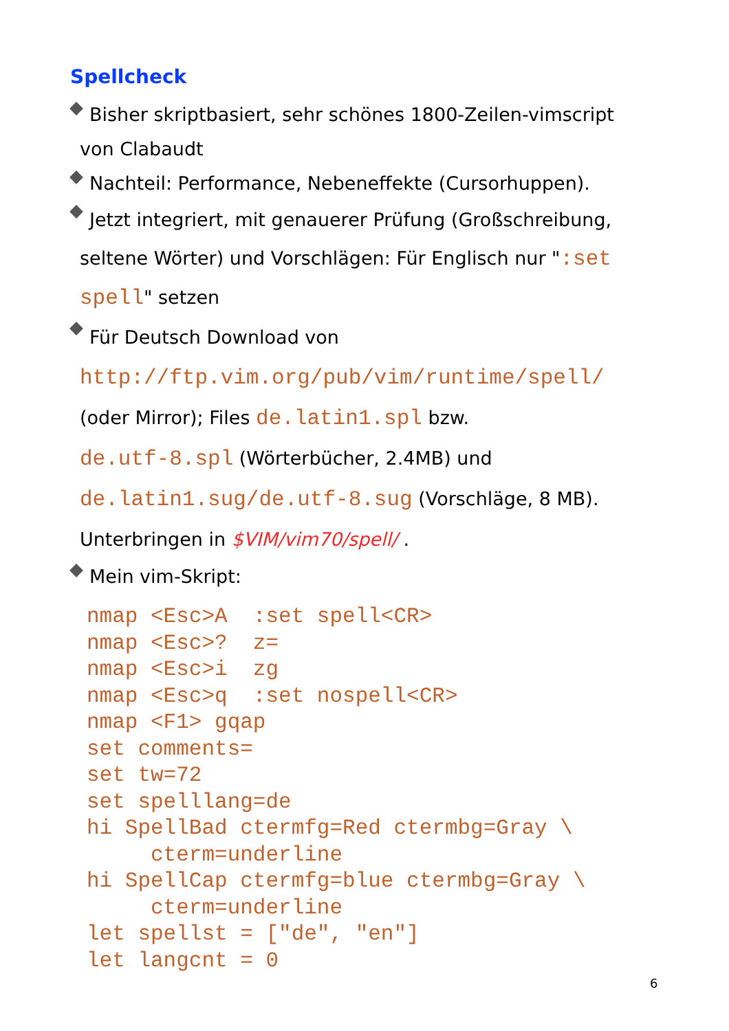Spellcheck
. Bisher skriptbasiert, sehr schönes 1800-Zeilen-vimscript
von Clabaudt
. Nachteil: Performance, Nebeneffekte (Cursorhuppen).
. Jetzt integriert, mit genauerer Prüfung (Großschreibung,
seltene Wörter) und Vorschlägen: Für Englisch nur ":set
spell" setzen
. Für Deutsch Download von
http://ftp.vim.org/pub/vim/runtime/spell/
(oder Mirror); Files de.latin1.spl bzw.
de.utf-8.spl (Wörterbücher, 2.4MB) und
de.latin1.sug/de.utf-8.sug (Vorschläge, 8 MB).
Unterbringen in $VIM/vim70/spell/ .
. Mein vim-Skript:
nmap <Esc>A  :set spell<CR>
nmap <Esc>?  z=
nmap <Esc>i  zg
nmap <Esc>q  :set nospell<CR>
nmap <F1> gqap
set comments=
set tw=72
set spelllang=de
hi SpellBad ctermfg=Red ctermbg=Gray \
     cterm=underline
hi SpellCap ctermfg=blue ctermbg=Gray \
     cterm=underline
let spellst = ["de", "en"]
let langcnt = 0
6